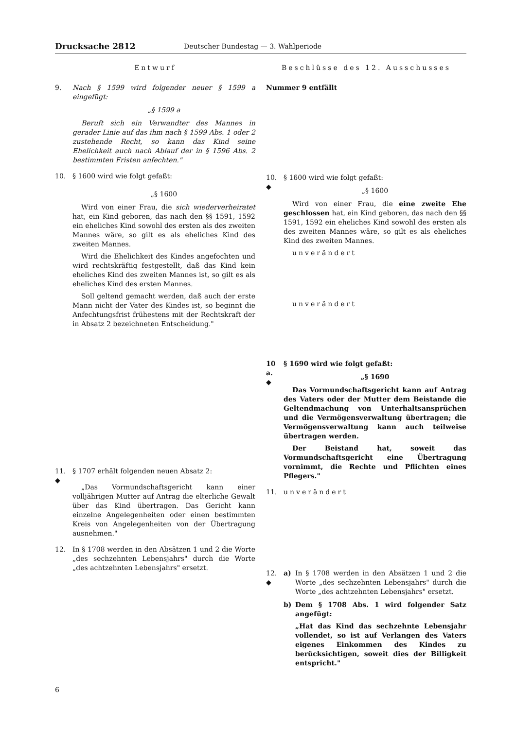Drucksache 2812 Deutscher Bundestag — 3. Wahlperiode
Entwurf
9. Nach § 1599 wird folgender neuer § 1599 a eingefügt:
„§ 1599 a
Beruft sich ein Verwandter des Mannes in gerader Linie auf das ihm nach § 1599 Abs. 1 oder 2 zustehende Recht, so kann das Kind seine Ehelichkeit auch nach Ablauf der in § 1596 Abs. 2 bestimmten Fristen anfechten."
10. § 1600 wird wie folgt gefaßt:
„§ 1600
Wird von einer Frau, die sich wiederverheiratet hat, ein Kind geboren, das nach den §§ 1591, 1592 ein eheliches Kind sowohl des ersten als des zweiten Mannes wäre, so gilt es als eheliches Kind des zweiten Mannes.
Wird die Ehelichkeit des Kindes angefochten und wird rechtskräftig festgestellt, daß das Kind kein eheliches Kind des zweiten Mannes ist, so gilt es als eheliches Kind des ersten Mannes.
Soll geltend gemacht werden, daß auch der erste Mann nicht der Vater des Kindes ist, so beginnt die Anfechtungsfrist frühestens mit der Rechtskraft der in Absatz 2 bezeichneten Entscheidung."
11.
◆
§ 1707 erhält folgenden neuen Absatz 2:
„Das Vormundschaftsgericht kann einer volljährigen Mutter auf Antrag die elterliche Gewalt über das Kind übertragen. Das Gericht kann einzelne Angelegenheiten oder einen bestimmten Kreis von Angelegenheiten von der Übertragung ausnehmen."
12. In § 1708 werden in den Absätzen 1 und 2 die Worte „des sechzehnten Lebensjahrs" durch die Worte „des achtzehnten Lebensjahrs" ersetzt.
Beschlüsse des 12. Ausschusses
Nummer 9 entfällt
10.
◆
§ 1600 wird wie folgt gefaßt:
„§ 1600
Wird von einer Frau, die eine zweite Ehe geschlossen hat, ein Kind geboren, das nach den §§ 1591, 1592 ein eheliches Kind sowohl des ersten als des zweiten Mannes wäre, so gilt es als eheliches Kind des zweiten Mannes.
unverändert
unverändert
10 a.
◆
§ 1690 wird wie folgt gefaßt:
„§ 1690
Das Vormundschaftsgericht kann auf Antrag des Vaters oder der Mutter dem Beistande die Geltendmachung von Unterhaltsansprüchen und die Vermögensverwaltung übertragen; die Vermögensverwaltung kann auch teilweise übertragen werden.
Der Beistand hat, soweit das Vormundschaftsgericht eine Übertragung vornimmt, die Rechte und Pflichten eines Pflegers."
11. unverändert
12.
◆
a) In § 1708 werden in den Absätzen 1 und 2 die Worte „des sechzehnten Lebensjahrs" durch die Worte „des achtzehnten Lebensjahrs" ersetzt.
b) Dem § 1708 Abs. 1 wird folgender Satz angefügt:
„Hat das Kind das sechzehnte Lebensjahr vollendet, so ist auf Verlangen des Vaters eigenes Einkommen des Kindes zu berücksichtigen, soweit dies der Billigkeit entspricht."
6